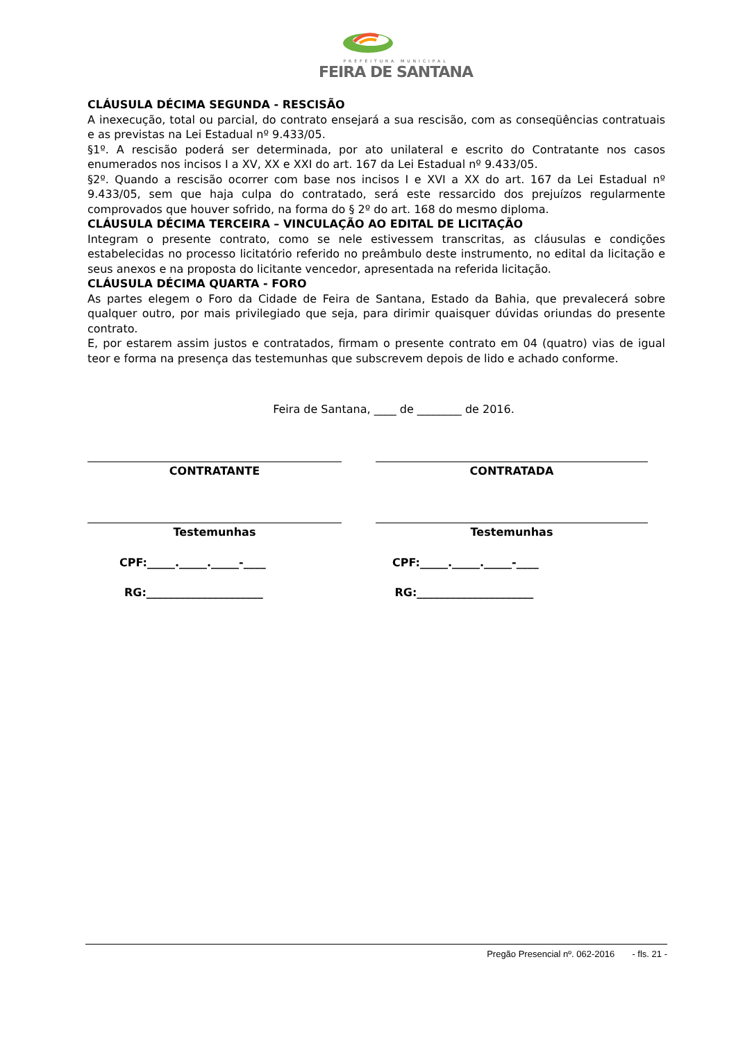PREFEITURA MUNICIPAL
FEIRA DE SANTANA
CLÁUSULA DÉCIMA SEGUNDA - RESCISÃO
A inexecução, total ou parcial, do contrato ensejará a sua rescisão, com as conseqüências contratuais e as previstas na Lei Estadual nº 9.433/05.
§1º. A rescisão poderá ser determinada, por ato unilateral e escrito do Contratante nos casos enumerados nos incisos I a XV, XX e XXI do art. 167 da Lei Estadual nº 9.433/05.
§2º. Quando a rescisão ocorrer com base nos incisos I e XVI a XX do art. 167 da Lei Estadual nº 9.433/05, sem que haja culpa do contratado, será este ressarcido dos prejuízos regularmente comprovados que houver sofrido, na forma do § 2º do art. 168 do mesmo diploma.
CLÁUSULA DÉCIMA TERCEIRA – VINCULAÇÃO AO EDITAL DE LICITAÇÃO
Integram o presente contrato, como se nele estivessem transcritas, as cláusulas e condições estabelecidas no processo licitatório referido no preâmbulo deste instrumento, no edital da licitação e seus anexos e na proposta do licitante vencedor, apresentada na referida licitação.
CLÁUSULA DÉCIMA QUARTA - FORO
As partes elegem o Foro da Cidade de Feira de Santana, Estado da Bahia, que prevalecerá sobre qualquer outro, por mais privilegiado que seja, para dirimir quaisquer dúvidas oriundas do presente contrato.
E, por estarem assim justos e contratados, firmam o presente contrato em 04 (quatro) vias de igual teor e forma na presença das testemunhas que subscrevem depois de lido e achado conforme.
Feira de Santana, ____ de ________ de 2016.
CONTRATANTE CONTRATADA
Testemunhas Testemunhas
CPF:_____._____._____-____ CPF:_____._____._____-____
RG:_____________________ RG:_____________________
Pregão Presencial nº. 062-2016 - fls. 21 -